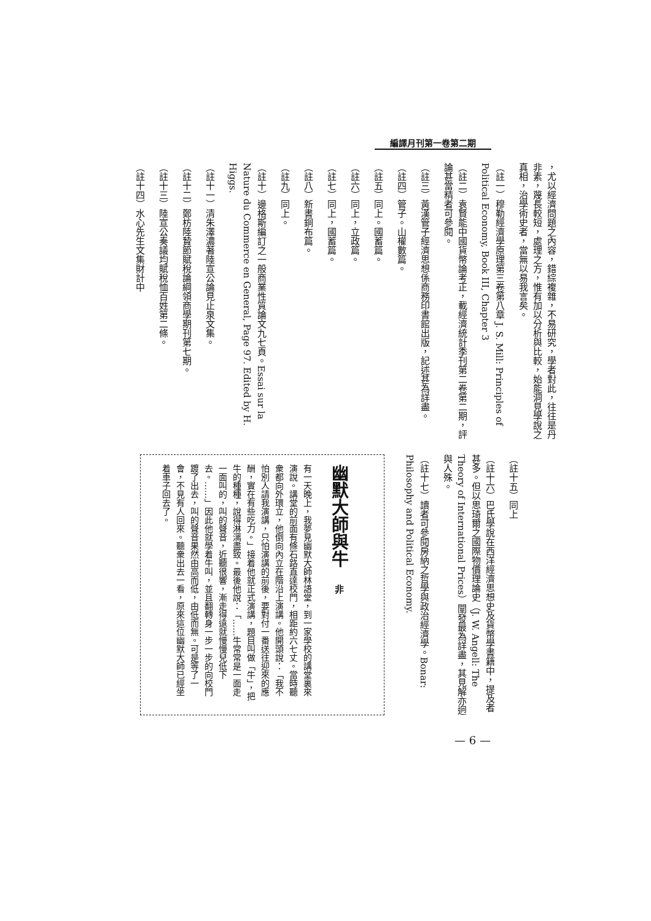編譯月刊第一卷第二期
，尤以經濟問題之內容，錯綜複雜，不易研究，學者對此，往往是丹非素，蔑長較短，處理之方，惟有加以分析與比較，始能洞見學說之真相，治學術史者，當無以易我言矣。
（註一）穆勒經濟學原理第三卷第八章 J. S. Mill: Principles of Political Economy, Book III, Chapter 3
（註二）袁賢能中國貨幣論考正，載經濟統計季刊第二卷第二期，評論甚當精者可參閱。
（註三）黃漢管子經濟思想係商務印書館出版，記述甚為詳盡。
（註四）管子。山權數篇。
（註五）同上。國蓄篇。
（註六）同上，立政篇。
（註七）同上，國蓄篇。
（註八）新書銅布篇。
（註九）同上。
（註十）邊格斯編訂之一般商業性質論文九七頁。Essai sur la Nature du Commerce en General, Page 97. Edited by H. Higgs.
（註十一）清朱澤濃著陸宣公論見止泉文集。
（註十二）鄭枋陸贄節賦稅論綱領商學期刊第七期。
（註十三）陸宣公奏議均賦稅恤百姓第二條。
（註十四）水心先生文集財計中
（註十五）同上
（註十六）巴氏學說在西洋經濟思想史及貨幣學書籍中，提及者甚多。但以思琦爾之國際物價理論史（J. W. Angell: The Theory of International Prices）闡發最為詳盡，其見解亦迥與人殊。
（註十七）讀者可參閱房納之哲學與政治經濟學。Bonar: Philosophy and Political Economy.
幽默大師與牛　非
有一天晚上，我夢見幽默大師林語堂，到一家學校的講堂裏來演說。講堂的前面有條石路直達校門，相距約六七丈。當時聽衆都向外環立，他倒向內立在階沿上演講。他開頭說：「我不怕別人請我演講，只怕演講的前後，要對付一番送往迎來的應酬，實在有些吃力。」接着他就正式演講，題目叫做「牛」，把牛的種種，說得淋漓盡致。最後他說：「……牛常常是一面走一面叫的，叫的聲音，近聽很響，漸走得遠就慢慢兒低下去。……」因此他就學着牛叫，並且翻轉身一步一步的向校門踱了出去，叫的聲音果然由高而低，由低而無。可是等了一會，不見有人回來。聽衆出去一看，原來這位幽默大師已經坐着車子回去了。
— 6 —